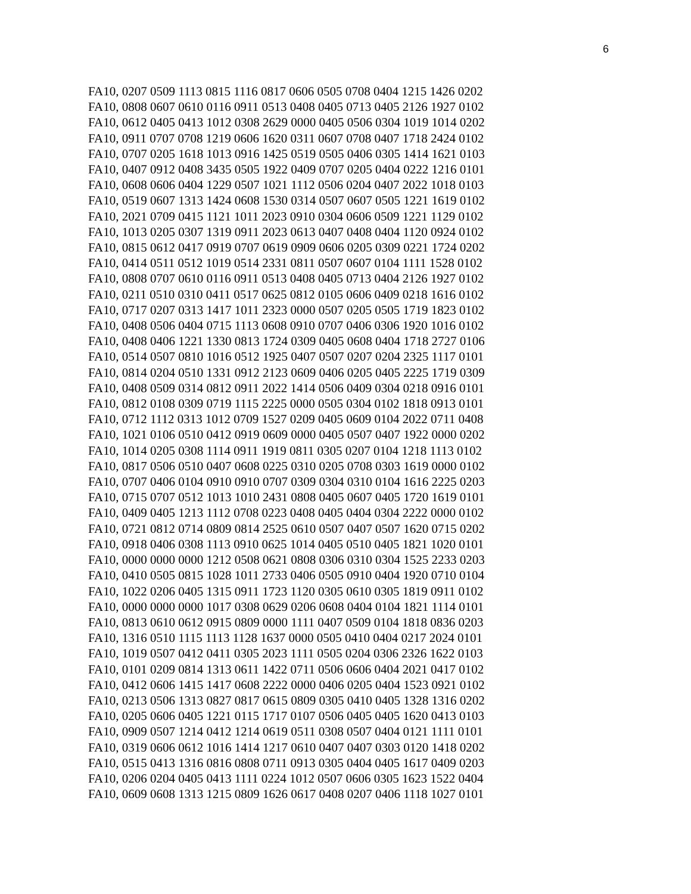6
FA10, 0207 0509 1113 0815 1116 0817 0606 0505 0708 0404 1215 1426 0202 FA10, 0808 0607 0610 0116 0911 0513 0408 0405 0713 0405 2126 1927 0102 FA10, 0612 0405 0413 1012 0308 2629 0000 0405 0506 0304 1019 1014 0202 FA10, 0911 0707 0708 1219 0606 1620 0311 0607 0708 0407 1718 2424 0102 FA10, 0707 0205 1618 1013 0916 1425 0519 0505 0406 0305 1414 1621 0103 FA10, 0407 0912 0408 3435 0505 1922 0409 0707 0205 0404 0222 1216 0101 FA10, 0608 0606 0404 1229 0507 1021 1112 0506 0204 0407 2022 1018 0103 FA10, 0519 0607 1313 1424 0608 1530 0314 0507 0607 0505 1221 1619 0102 FA10, 2021 0709 0415 1121 1011 2023 0910 0304 0606 0509 1221 1129 0102 FA10, 1013 0205 0307 1319 0911 2023 0613 0407 0408 0404 1120 0924 0102 FA10, 0815 0612 0417 0919 0707 0619 0909 0606 0205 0309 0221 1724 0202 FA10, 0414 0511 0512 1019 0514 2331 0811 0507 0607 0104 1111 1528 0102 FA10, 0808 0707 0610 0116 0911 0513 0408 0405 0713 0404 2126 1927 0102 FA10, 0211 0510 0310 0411 0517 0625 0812 0105 0606 0409 0218 1616 0102 FA10, 0717 0207 0313 1417 1011 2323 0000 0507 0205 0505 1719 1823 0102 FA10, 0408 0506 0404 0715 1113 0608 0910 0707 0406 0306 1920 1016 0102 FA10, 0408 0406 1221 1330 0813 1724 0309 0405 0608 0404 1718 2727 0106 FA10, 0514 0507 0810 1016 0512 1925 0407 0507 0207 0204 2325 1117 0101 FA10, 0814 0204 0510 1331 0912 2123 0609 0406 0205 0405 2225 1719 0309 FA10, 0408 0509 0314 0812 0911 2022 1414 0506 0409 0304 0218 0916 0101 FA10, 0812 0108 0309 0719 1115 2225 0000 0505 0304 0102 1818 0913 0101 FA10, 0712 1112 0313 1012 0709 1527 0209 0405 0609 0104 2022 0711 0408 FA10, 1021 0106 0510 0412 0919 0609 0000 0405 0507 0407 1922 0000 0202 FA10, 1014 0205 0308 1114 0911 1919 0811 0305 0207 0104 1218 1113 0102 FA10, 0817 0506 0510 0407 0608 0225 0310 0205 0708 0303 1619 0000 0102 FA10, 0707 0406 0104 0910 0910 0707 0309 0304 0310 0104 1616 2225 0203 FA10, 0715 0707 0512 1013 1010 2431 0808 0405 0607 0405 1720 1619 0101 FA10, 0409 0405 1213 1112 0708 0223 0408 0405 0404 0304 2222 0000 0102 FA10, 0721 0812 0714 0809 0814 2525 0610 0507 0407 0507 1620 0715 0202 FA10, 0918 0406 0308 1113 0910 0625 1014 0405 0510 0405 1821 1020 0101 FA10, 0000 0000 0000 1212 0508 0621 0808 0306 0310 0304 1525 2233 0203 FA10, 0410 0505 0815 1028 1011 2733 0406 0505 0910 0404 1920 0710 0104 FA10, 1022 0206 0405 1315 0911 1723 1120 0305 0610 0305 1819 0911 0102 FA10, 0000 0000 0000 1017 0308 0629 0206 0608 0404 0104 1821 1114 0101 FA10, 0813 0610 0612 0915 0809 0000 1111 0407 0509 0104 1818 0836 0203 FA10, 1316 0510 1115 1113 1128 1637 0000 0505 0410 0404 0217 2024 0101 FA10, 1019 0507 0412 0411 0305 2023 1111 0505 0204 0306 2326 1622 0103 FA10, 0101 0209 0814 1313 0611 1422 0711 0506 0606 0404 2021 0417 0102 FA10, 0412 0606 1415 1417 0608 2222 0000 0406 0205 0404 1523 0921 0102 FA10, 0213 0506 1313 0827 0817 0615 0809 0305 0410 0405 1328 1316 0202 FA10, 0205 0606 0405 1221 0115 1717 0107 0506 0405 0405 1620 0413 0103 FA10, 0909 0507 1214 0412 1214 0619 0511 0308 0507 0404 0121 1111 0101 FA10, 0319 0606 0612 1016 1414 1217 0610 0407 0407 0303 0120 1418 0202 FA10, 0515 0413 1316 0816 0808 0711 0913 0305 0404 0405 1617 0409 0203 FA10, 0206 0204 0405 0413 1111 0224 1012 0507 0606 0305 1623 1522 0404 FA10, 0609 0608 1313 1215 0809 1626 0617 0408 0207 0406 1118 1027 0101